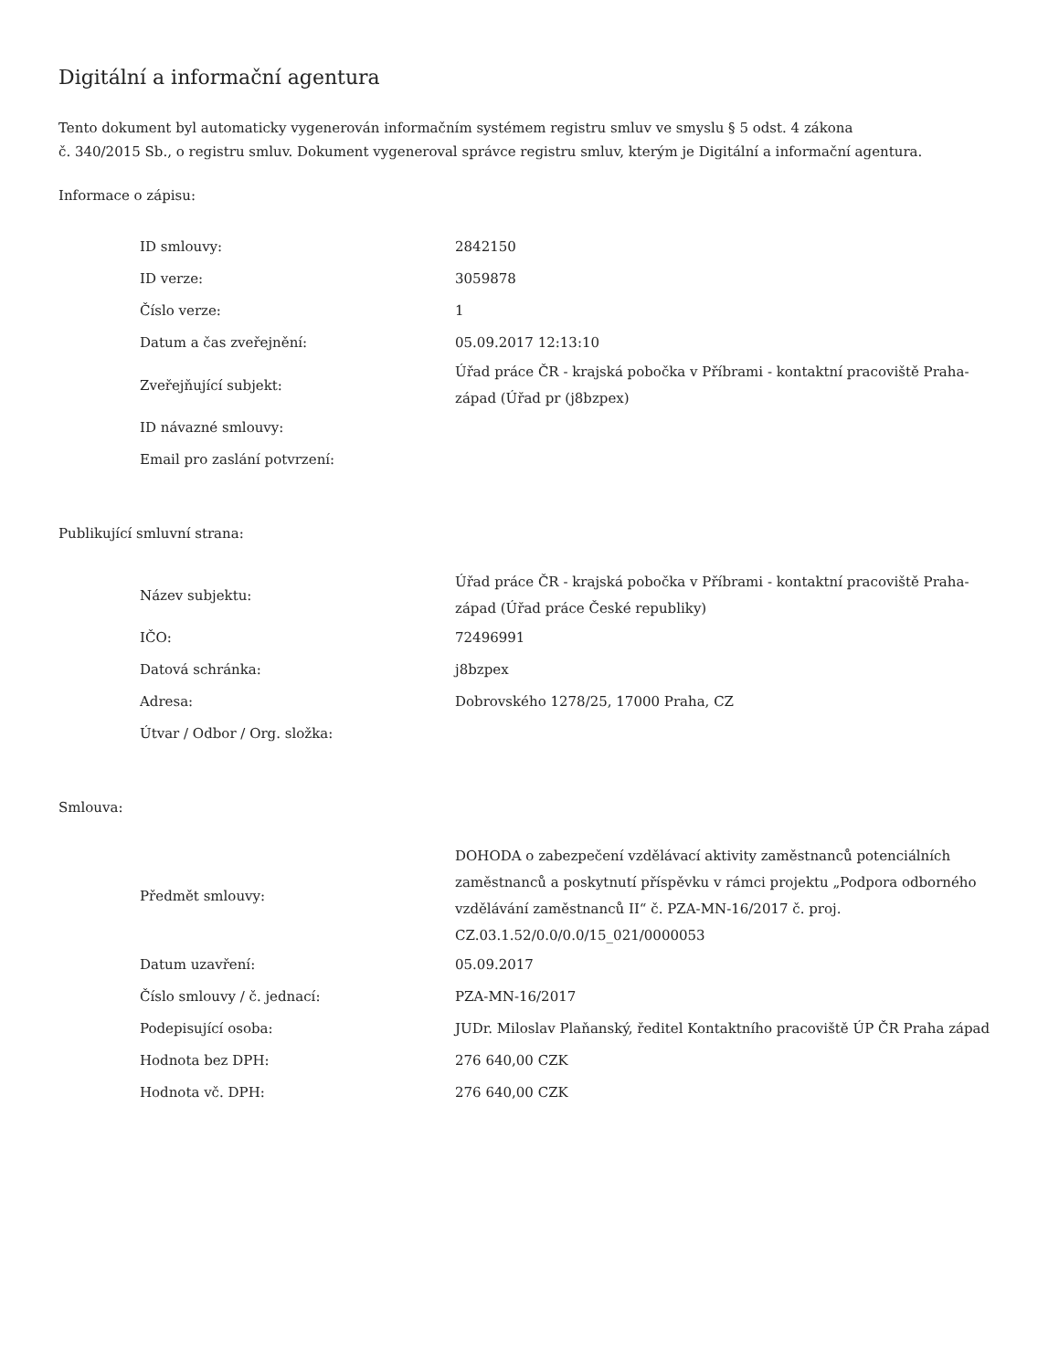Digitální a informační agentura
Tento dokument byl automaticky vygenerován informačním systémem registru smluv ve smyslu § 5 odst. 4 zákona
č. 340/2015 Sb., o registru smluv. Dokument vygeneroval správce registru smluv, kterým je Digitální a informační agentura.
Informace o zápisu:
| ID smlouvy: | 2842150 |
| ID verze: | 3059878 |
| Číslo verze: | 1 |
| Datum a čas zveřejnění: | 05.09.2017 12:13:10 |
| Zveřejňující subjekt: | Úřad práce ČR - krajská pobočka v Příbrami - kontaktní pracoviště Praha-západ (Úřad pr (j8bzpex) |
| ID návazné smlouvy: | |
| Email pro zaslání potvrzení: | |
Publikující smluvní strana:
| Název subjektu: | Úřad práce ČR - krajská pobočka v Příbrami - kontaktní pracoviště Praha-západ (Úřad práce České republiky) |
| IČO: | 72496991 |
| Datová schránka: | j8bzpex |
| Adresa: | Dobrovského 1278/25, 17000 Praha, CZ |
| Útvar / Odbor / Org. složka: | |
Smlouva:
| Předmět smlouvy: | DOHODA o zabezpečení vzdělávací aktivity zaměstnanců potenciálních zaměstnanců a poskytnutí příspěvku v rámci projektu „Podpora odborného vzdělávání zaměstnanců II“ č. PZA-MN-16/2017 č. proj. CZ.03.1.52/0.0/0.0/15_021/0000053 |
| Datum uzavření: | 05.09.2017 |
| Číslo smlouvy / č. jednací: | PZA-MN-16/2017 |
| Podepisující osoba: | JUDr. Miloslav Plaňanský, ředitel Kontaktního pracoviště ÚP ČR Praha západ |
| Hodnota bez DPH: | 276 640,00 CZK |
| Hodnota vč. DPH: | 276 640,00 CZK |